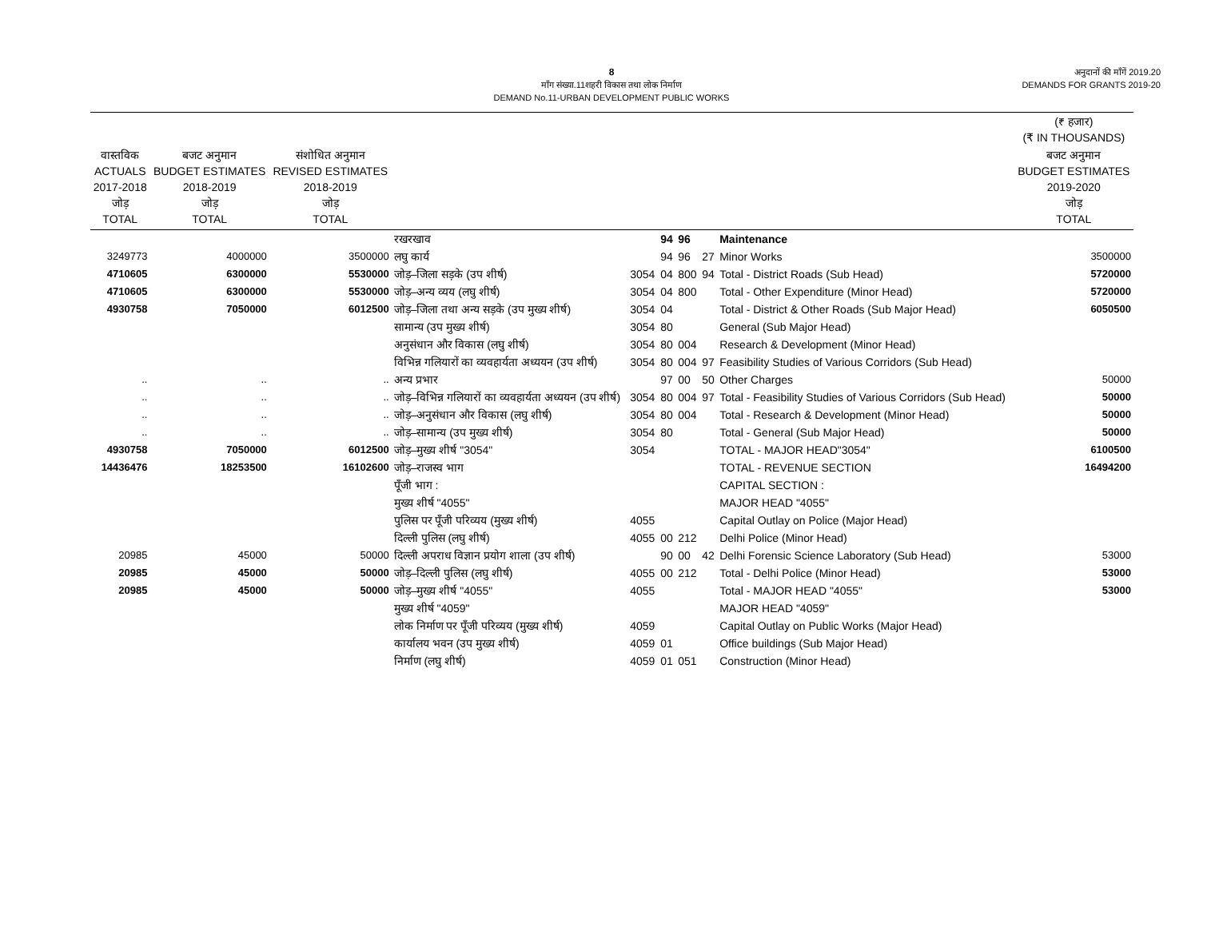8
माँग संख्या.11शहरी विकास तथा लोक निर्माण
DEMAND No.11-URBAN DEVELOPMENT PUBLIC WORKS
अनुदानों की माँगें 2019.20
DEMANDS FOR GRANTS 2019-20
| | | | | | | | | | (₹ हजार) (₹ IN THOUSANDS) |
| --- | --- | --- | --- | --- | --- | --- | --- | --- | --- |
| वास्तविक ACTUALS 2017-2018 जोड़ TOTAL | बजट अनुमान BUDGET ESTIMATES 2018-2019 जोड़ TOTAL | संशोधित अनुमान REVISED ESTIMATES 2018-2019 जोड़ TOTAL | | | | | | | बजट अनुमान BUDGET ESTIMATES 2019-2020 जोड़ TOTAL |
| | | | रखरखाव | | 94 | 96 | | Maintenance | |
| 3249773 | 4000000 | 3500000 | लघु कार्य | | 94 | 96 | 27 | Minor Works | 3500000 |
| 4710605 | 6300000 | 5530000 | जोड़–जिला सड़के (उप शीर्ष) | 3054 | 04 | 800 | 94 | Total - District Roads (Sub Head) | 5720000 |
| 4710605 | 6300000 | 5530000 | जोड़–अन्य व्यय (लघु शीर्ष) | 3054 | 04 | 800 | | Total - Other Expenditure (Minor Head) | 5720000 |
| 4930758 | 7050000 | 6012500 | जोड़–जिला तथा अन्य सड़के (उप मुख्य शीर्ष) | 3054 | 04 | | | Total - District & Other Roads (Sub Major Head) | 6050500 |
| | | | सामान्य (उप मुख्य शीर्ष) | 3054 | 80 | | | General (Sub Major Head) | |
| | | | अनुसंधान और विकास (लघु शीर्ष) | 3054 | 80 | 004 | | Research & Development (Minor Head) | |
| | | | विभिन्न गलियारों का व्यवहार्यता अध्ययन (उप शीर्ष) | 3054 | 80 | 004 | 97 | Feasibility Studies of Various Corridors (Sub Head) | |
| .. | .. | .. | अन्य प्रभार | | 97 | 00 | 50 | Other Charges | 50000 |
| .. | .. | .. | जोड़–विभिन्न गलियारों का व्यवहार्यता अध्ययन (उप शीर्ष) | 3054 | 80 | 004 | 97 | Total - Feasibility Studies of Various Corridors (Sub Head) | 50000 |
| .. | .. | .. | जोड़–अनुसंधान और विकास (लघु शीर्ष) | 3054 | 80 | 004 | | Total - Research & Development (Minor Head) | 50000 |
| .. | .. | .. | जोड़–सामान्य (उप मुख्य शीर्ष) | 3054 | 80 | | | Total - General (Sub Major Head) | 50000 |
| 4930758 | 7050000 | 6012500 | जोड़–मुख्य शीर्ष "3054" | 3054 | | | | TOTAL - MAJOR HEAD"3054" | 6100500 |
| 14436476 | 18253500 | 16102600 | जोड़–राजस्व भाग | | | | | TOTAL - REVENUE SECTION | 16494200 |
| | | | पूँजी भाग : | | | | | CAPITAL SECTION : | |
| | | | मुख्य शीर्ष "4055" | | | | | MAJOR HEAD "4055" | |
| | | | पुलिस पर पूँजी परिव्यय (मुख्य शीर्ष) | 4055 | | | | Capital Outlay on Police (Major Head) | |
| | | | दिल्ली पुलिस (लघु शीर्ष) | 4055 | 00 | 212 | | Delhi Police (Minor Head) | |
| 20985 | 45000 | 50000 | दिल्ली अपराध विज्ञान प्रयोग शाला (उप शीर्ष) | | 90 | 00 | 42 | Delhi Forensic Science Laboratory (Sub Head) | 53000 |
| 20985 | 45000 | 50000 | जोड़–दिल्ली पुलिस (लघु शीर्ष) | 4055 | 00 | 212 | | Total - Delhi Police (Minor Head) | 53000 |
| 20985 | 45000 | 50000 | जोड़–मुख्य शीर्ष "4055" | 4055 | | | | Total - MAJOR HEAD "4055" | 53000 |
| | | | मुख्य शीर्ष "4059" | | | | | MAJOR HEAD "4059" | |
| | | | लोक निर्माण पर पूँजी परिव्यय (मुख्य शीर्ष) | 4059 | | | | Capital Outlay on Public Works (Major Head) | |
| | | | कार्यालय भवन (उप मुख्य शीर्ष) | 4059 | 01 | | | Office buildings (Sub Major Head) | |
| | | | निर्माण (लघु शीर्ष) | 4059 | 01 | 051 | | Construction (Minor Head) | |